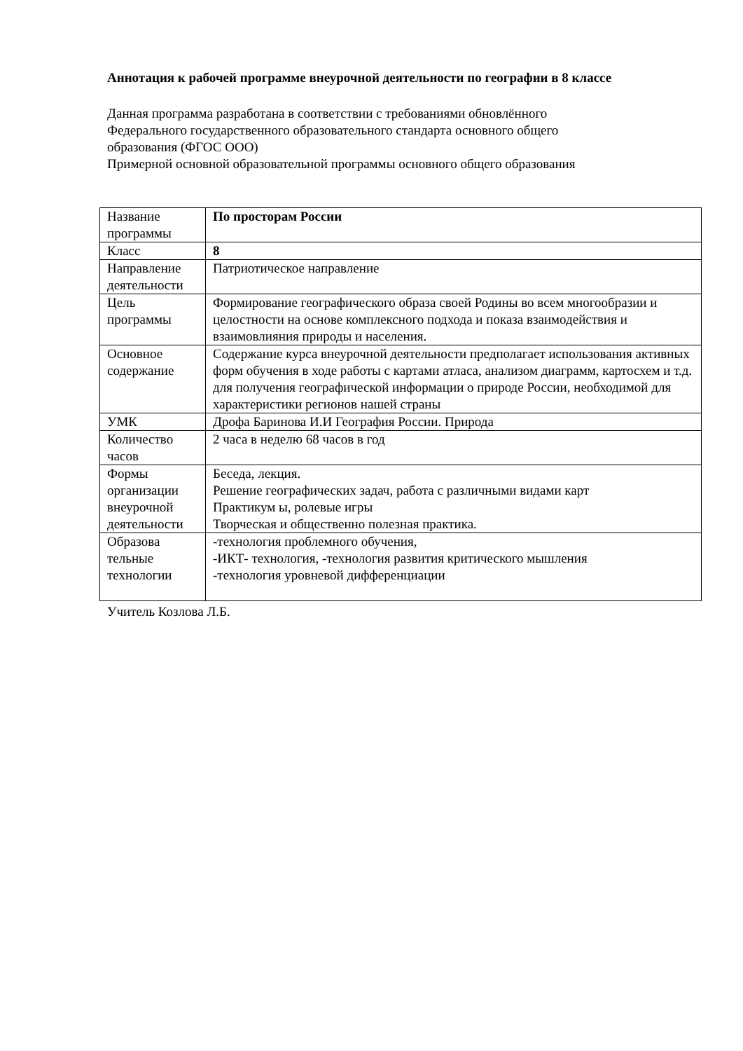Аннотация к рабочей программе внеурочной деятельности по географии в 8 классе
Данная программа разработана в соответствии с требованиями обновлённого
Федерального государственного образовательного стандарта основного общего
образования (ФГОС ООО)
Примерной основной образовательной программы основного общего образования
| Название программы | По просторам России |
| Класс | 8 |
| Направление деятельности | Патриотическое направление |
| Цель программы | Формирование географического образа своей Родины во всем многообразии и целостности на основе комплексного подхода и показа взаимодействия и взаимовлияния природы и населения. |
| Основное содержание | Содержание курса внеурочной деятельности предполагает использования активных форм обучения в ходе работы с картами атласа, анализом диаграмм, картосхем и т.д. для получения географической информации о природе России, необходимой для характеристики регионов нашей страны |
| УМК | Дрофа Баринова И.И География России. Природа |
| Количество часов | 2 часа в неделю 68 часов в год |
| Формы организации внеурочной деятельности | Беседа, лекция. Решение географических задач, работа с различными видами карт Практикум ы, ролевые игры Творческая и общественно полезная практика. |
| Образова тельные технологии | -технология проблемного обучения, -ИКТ- технология, -технология развития критического мышления -технология уровневой дифференциации |
Учитель Козлова Л.Б.